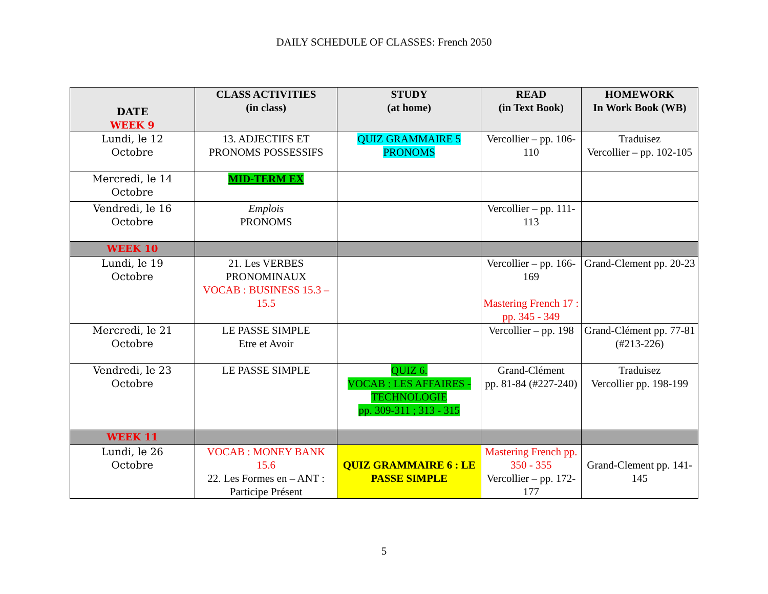DAILY SCHEDULE OF CLASSES: French 2050
| DATE WEEK 9 | CLASS ACTIVITIES (in class) | STUDY (at home) | READ (in Text Book) | HOMEWORK In Work Book (WB) |
| --- | --- | --- | --- | --- |
| Lundi, le 12 Octobre | 13. ADJECTIFS ET PRONOMS POSSESSIFS | QUIZ GRAMMAIRE 5 PRONOMS | Vercollier – pp. 106-110 | Traduisez Vercollier – pp. 102-105 |
| Mercredi, le 14 Octobre | MID-TERM EX | | | |
| Vendredi, le 16 Octobre | Emplois PRONOMS | | Vercollier – pp. 111-113 | |
| WEEK 10 | | | | |
| Lundi, le 19 Octobre | 21. Les VERBES PRONOMINAUX VOCAB : BUSINESS 15.3 – 15.5 | | Vercollier – pp. 166-169 Mastering French 17 : pp. 345 - 349 | Grand-Clement pp. 20-23 |
| Mercredi, le 21 Octobre | LE PASSE SIMPLE Etre et Avoir | | Vercollier – pp. 198 | Grand-Clément pp. 77-81 (#213-226) |
| Vendredi, le 23 Octobre | LE PASSE SIMPLE | QUIZ 6. VOCAB : LES AFFAIRES - TECHNOLOGIE pp. 309-311 ; 313 - 315 | Grand-Clément pp. 81-84 (#227-240) | Traduisez Vercollier pp. 198-199 |
| WEEK 11 | | | | |
| Lundi, le 26 Octobre | VOCAB : MONEY BANK 15.6 22. Les Formes en – ANT : Participe Présent | QUIZ GRAMMAIRE 6 : LE PASSE SIMPLE | Mastering French pp. 350 - 355 Vercollier – pp. 172-177 | Grand-Clement pp. 141-145 |
5